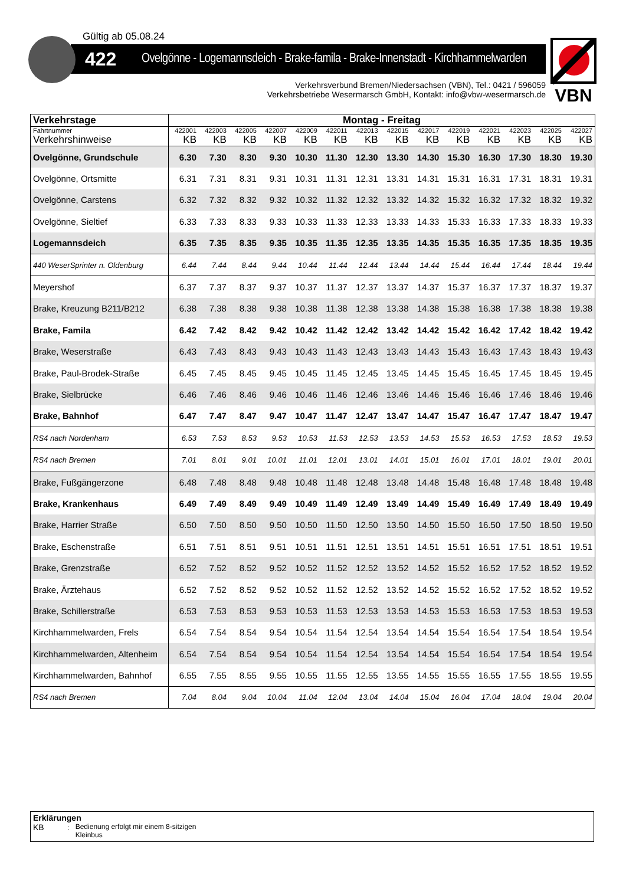Gültig ab 05.08.24
422 Ovelgönne - Logemannsdeich - Brake-famila - Brake-Innenstadt - Kirchhammelwarden
Verkehrsverbund Bremen/Niedersachsen (VBN), Tel.: 0421 / 596059
Verkehrsbetriebe Wesermarsch GmbH, Kontakt: info@vbw-wesermarsch.de
VBN
| Verkehrstage | Montag - Freitag | | | | | | | | | | | | | |
| --- | --- | --- | --- | --- | --- | --- | --- | --- | --- | --- | --- | --- | --- | --- |
| Fahrtnummer | 422001 | 422003 | 422005 | 422007 | 422009 | 422011 | 422013 | 422015 | 422017 | 422019 | 422021 | 422023 | 422025 | 422027 |
| Verkehrshinweise | KB | KB | KB | KB | KB | KB | KB | KB | KB | KB | KB | KB | KB | KB |
| Ovelgönne, Grundschule | 6.30 | 7.30 | 8.30 | 9.30 | 10.30 | 11.30 | 12.30 | 13.30 | 14.30 | 15.30 | 16.30 | 17.30 | 18.30 | 19.30 |
| Ovelgönne, Ortsmitte | 6.31 | 7.31 | 8.31 | 9.31 | 10.31 | 11.31 | 12.31 | 13.31 | 14.31 | 15.31 | 16.31 | 17.31 | 18.31 | 19.31 |
| Ovelgönne, Carstens | 6.32 | 7.32 | 8.32 | 9.32 | 10.32 | 11.32 | 12.32 | 13.32 | 14.32 | 15.32 | 16.32 | 17.32 | 18.32 | 19.32 |
| Ovelgönne, Sieltief | 6.33 | 7.33 | 8.33 | 9.33 | 10.33 | 11.33 | 12.33 | 13.33 | 14.33 | 15.33 | 16.33 | 17.33 | 18.33 | 19.33 |
| Logemannsdeich | 6.35 | 7.35 | 8.35 | 9.35 | 10.35 | 11.35 | 12.35 | 13.35 | 14.35 | 15.35 | 16.35 | 17.35 | 18.35 | 19.35 |
| 440 WeserSprinter n. Oldenburg | 6.44 | 7.44 | 8.44 | 9.44 | 10.44 | 11.44 | 12.44 | 13.44 | 14.44 | 15.44 | 16.44 | 17.44 | 18.44 | 19.44 |
| Meyershof | 6.37 | 7.37 | 8.37 | 9.37 | 10.37 | 11.37 | 12.37 | 13.37 | 14.37 | 15.37 | 16.37 | 17.37 | 18.37 | 19.37 |
| Brake, Kreuzung B211/B212 | 6.38 | 7.38 | 8.38 | 9.38 | 10.38 | 11.38 | 12.38 | 13.38 | 14.38 | 15.38 | 16.38 | 17.38 | 18.38 | 19.38 |
| Brake, Famila | 6.42 | 7.42 | 8.42 | 9.42 | 10.42 | 11.42 | 12.42 | 13.42 | 14.42 | 15.42 | 16.42 | 17.42 | 18.42 | 19.42 |
| Brake, Weserstraße | 6.43 | 7.43 | 8.43 | 9.43 | 10.43 | 11.43 | 12.43 | 13.43 | 14.43 | 15.43 | 16.43 | 17.43 | 18.43 | 19.43 |
| Brake, Paul-Brodek-Straße | 6.45 | 7.45 | 8.45 | 9.45 | 10.45 | 11.45 | 12.45 | 13.45 | 14.45 | 15.45 | 16.45 | 17.45 | 18.45 | 19.45 |
| Brake, Sielbrücke | 6.46 | 7.46 | 8.46 | 9.46 | 10.46 | 11.46 | 12.46 | 13.46 | 14.46 | 15.46 | 16.46 | 17.46 | 18.46 | 19.46 |
| Brake, Bahnhof | 6.47 | 7.47 | 8.47 | 9.47 | 10.47 | 11.47 | 12.47 | 13.47 | 14.47 | 15.47 | 16.47 | 17.47 | 18.47 | 19.47 |
| RS4 nach Nordenham | 6.53 | 7.53 | 8.53 | 9.53 | 10.53 | 11.53 | 12.53 | 13.53 | 14.53 | 15.53 | 16.53 | 17.53 | 18.53 | 19.53 |
| RS4 nach Bremen | 7.01 | 8.01 | 9.01 | 10.01 | 11.01 | 12.01 | 13.01 | 14.01 | 15.01 | 16.01 | 17.01 | 18.01 | 19.01 | 20.01 |
| Brake, Fußgängerzone | 6.48 | 7.48 | 8.48 | 9.48 | 10.48 | 11.48 | 12.48 | 13.48 | 14.48 | 15.48 | 16.48 | 17.48 | 18.48 | 19.48 |
| Brake, Krankenhaus | 6.49 | 7.49 | 8.49 | 9.49 | 10.49 | 11.49 | 12.49 | 13.49 | 14.49 | 15.49 | 16.49 | 17.49 | 18.49 | 19.49 |
| Brake, Harrier Straße | 6.50 | 7.50 | 8.50 | 9.50 | 10.50 | 11.50 | 12.50 | 13.50 | 14.50 | 15.50 | 16.50 | 17.50 | 18.50 | 19.50 |
| Brake, Eschenstraße | 6.51 | 7.51 | 8.51 | 9.51 | 10.51 | 11.51 | 12.51 | 13.51 | 14.51 | 15.51 | 16.51 | 17.51 | 18.51 | 19.51 |
| Brake, Grenzstraße | 6.52 | 7.52 | 8.52 | 9.52 | 10.52 | 11.52 | 12.52 | 13.52 | 14.52 | 15.52 | 16.52 | 17.52 | 18.52 | 19.52 |
| Brake, Ärztehaus | 6.52 | 7.52 | 8.52 | 9.52 | 10.52 | 11.52 | 12.52 | 13.52 | 14.52 | 15.52 | 16.52 | 17.52 | 18.52 | 19.52 |
| Brake, Schillerstraße | 6.53 | 7.53 | 8.53 | 9.53 | 10.53 | 11.53 | 12.53 | 13.53 | 14.53 | 15.53 | 16.53 | 17.53 | 18.53 | 19.53 |
| Kirchhammelwarden, Frels | 6.54 | 7.54 | 8.54 | 9.54 | 10.54 | 11.54 | 12.54 | 13.54 | 14.54 | 15.54 | 16.54 | 17.54 | 18.54 | 19.54 |
| Kirchhammelwarden, Altenheim | 6.54 | 7.54 | 8.54 | 9.54 | 10.54 | 11.54 | 12.54 | 13.54 | 14.54 | 15.54 | 16.54 | 17.54 | 18.54 | 19.54 |
| Kirchhammelwarden, Bahnhof | 6.55 | 7.55 | 8.55 | 9.55 | 10.55 | 11.55 | 12.55 | 13.55 | 14.55 | 15.55 | 16.55 | 17.55 | 18.55 | 19.55 |
| RS4 nach Bremen | 7.04 | 8.04 | 9.04 | 10.04 | 11.04 | 12.04 | 13.04 | 14.04 | 15.04 | 16.04 | 17.04 | 18.04 | 19.04 | 20.04 |
Erklärungen
KB : Bedienung erfolgt mir einem 8-sitzigen
Kleinbus